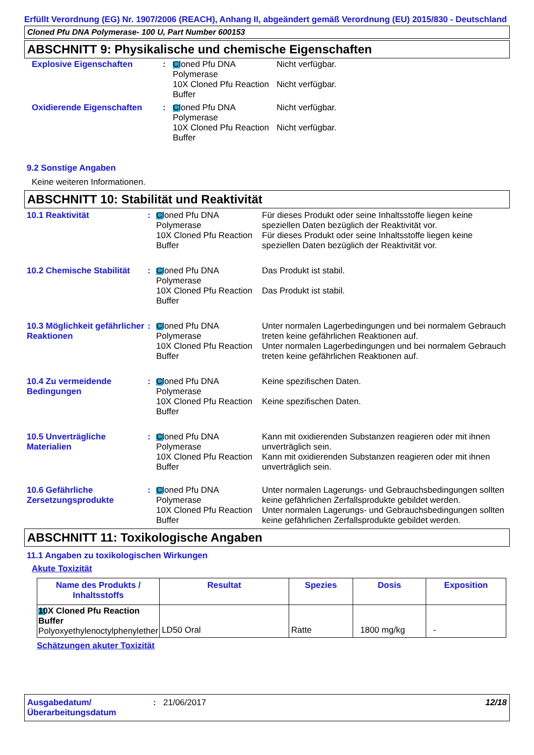Erfüllt Verordnung (EG) Nr. 1907/2006 (REACH), Anhang II, abgeändert gemäß Verordnung (EU) 2015/830 - Deutschland
Cloned Pfu DNA Polymerase- 100 U, Part Number 600153
ABSCHNITT 9: Physikalische und chemische Eigenschaften
| Explosive Eigenschaften | : | Cloned Pfu DNA Polymerase | Nicht verfügbar. |
| | | 10X Cloned Pfu Reaction Buffer | Nicht verfügbar. |
| Oxidierende Eigenschaften | : | Cloned Pfu DNA Polymerase | Nicht verfügbar. |
| | | 10X Cloned Pfu Reaction Buffer | Nicht verfügbar. |
9.2 Sonstige Angaben
Keine weiteren Informationen.
ABSCHNITT 10: Stabilität und Reaktivität
| 10.1 Reaktivität | : | Cloned Pfu DNA Polymerase 10X Cloned Pfu Reaction Buffer | Für dieses Produkt oder seine Inhaltsstoffe liegen keine speziellen Daten bezüglich der Reaktivität vor. Für dieses Produkt oder seine Inhaltsstoffe liegen keine speziellen Daten bezüglich der Reaktivität vor. |
| 10.2 Chemische Stabilität | : | Cloned Pfu DNA Polymerase 10X Cloned Pfu Reaction Buffer | Das Produkt ist stabil. Das Produkt ist stabil. |
| 10.3 Möglichkeit gefährlicher Reaktionen | : | Cloned Pfu DNA Polymerase 10X Cloned Pfu Reaction Buffer | Unter normalen Lagerbedingungen und bei normalem Gebrauch treten keine gefährlichen Reaktionen auf. Unter normalen Lagerbedingungen und bei normalem Gebrauch treten keine gefährlichen Reaktionen auf. |
| 10.4 Zu vermeidende Bedingungen | : | Cloned Pfu DNA Polymerase 10X Cloned Pfu Reaction Buffer | Keine spezifischen Daten. Keine spezifischen Daten. |
| 10.5 Unverträgliche Materialien | : | Cloned Pfu DNA Polymerase 10X Cloned Pfu Reaction Buffer | Kann mit oxidierenden Substanzen reagieren oder mit ihnen unverträglich sein. Kann mit oxidierenden Substanzen reagieren oder mit ihnen unverträglich sein. |
| 10.6 Gefährliche Zersetzungsprodukte | : | Cloned Pfu DNA Polymerase 10X Cloned Pfu Reaction Buffer | Unter normalen Lagerungs- und Gebrauchsbedingungen sollten keine gefährlichen Zerfallsprodukte gebildet werden. Unter normalen Lagerungs- und Gebrauchsbedingungen sollten keine gefährlichen Zerfallsprodukte gebildet werden. |
ABSCHNITT 11: Toxikologische Angaben
11.1 Angaben zu toxikologischen Wirkungen
Akute Toxizität
| Name des Produkts / Inhaltsstoffs | Resultat | Spezies | Dosis | Exposition |
| --- | --- | --- | --- | --- |
| 10X Cloned Pfu Reaction Buffer Polyoxyethylenoctylphenylether | LD50 Oral | Ratte | 1800 mg/kg | - |
Schätzungen akuter Toxizität
Ausgabedatum/ Überarbeitungsdatum
: 21/06/2017 12/18